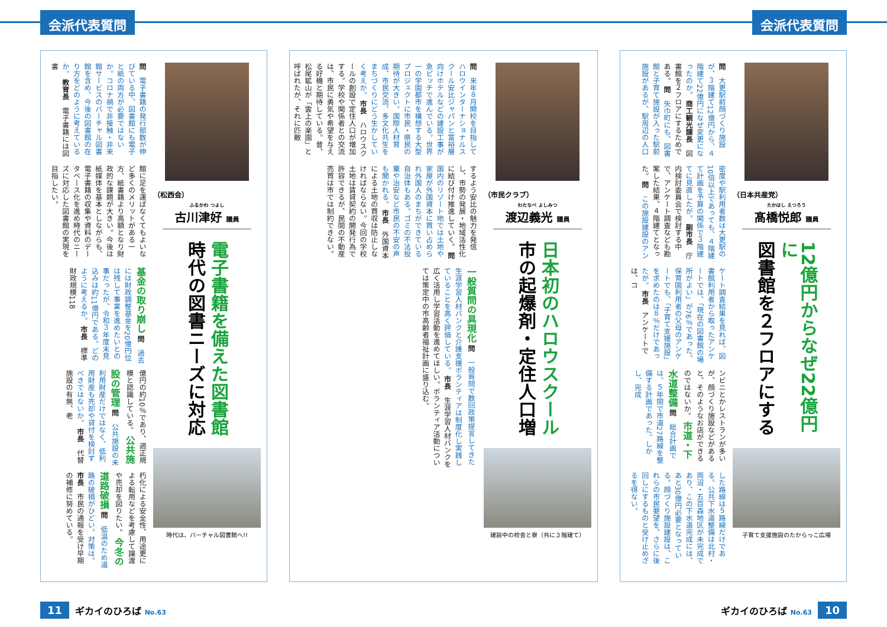会派代表質問 会派代表質問
（日本共産党）
たかはし えつろう
髙橋悦郎 議員
12億円からなぜ22億円に
図書館を２フロアにする
子育て支援施設のたからっこ広場
問　大更駅前顔づくり施設が、３階建て12億円から、４階建て22億円になぜ変更になったのか。 商工観光課長　図書館を２フロアにするためである。 問　矢巾町にも、図書館と子育て施設が入った駅前施設があるが、駅周辺の人口
密度や駅利用者数は大更駅の10倍以上であっても、４階建て計画を予算の関係で３階建てに見直したが。 副市長　庁内検討委員会で検討する中で、アンケート調査なども勘案した結果、４階建てとなった。 問　この施設建設のアン
ケート調査結果を見れば、図書館利用者から取ったアンケートでは、「現在の図書館の場所がよい」が76％であった。保育園利用者の父母のアンケートでも、「子育て支援施設」を求めたのは８％だけであったが。 市長　アンケートでは、コ
ンビニとかレストランが多いが、顔づくり施設などがあると、そのようなお店ができるのではないか。 市道・下水道整備 問　総合計画では、５年間で市道27路線を整備する計画であった。しかし、完成
した路線は５路線だけである。公共下水道整備は北村・両沼・五百森地区が未完成であり、この下水道完成には、あと30億円必要となっている。顔づくり施設建設は、これらの市民要望を、さらに後回しにするものと受け止めざるを得ない。
（市民クラブ）
わたなべ よしみつ
渡辺義光 議員
日本初のハロウスクール
市の起爆剤・定住人口増
建設中の校舎と寮（共に３階建て）
問　来年８月開校を目指してハロウインターナショナルスクール安比ジャパンと富裕層向けホテルなどの建設工事が急ピッチで進んでいる。世界一の学園都市を構想する大型プロジェクトに市民・県民の期待が大きい。国際人材育成、市民交流、多文化共生をまちづくりにどう生かしていく考えか。 市長　ハロウスクールの創設で定住人口が増加する。学校や関係者との交流は、市民に勇気や希望を与える好機と期待している。昔、松尾鉱山が「雲上の楽園」と呼ばれたが、それに匹敵
するよう安比の魅力を発信し、市勢の発展・地域活性化に結び付け推進していく。 問　国内のリゾート地では土地や家屋が外国資本に買い占められ外国人のまちができている自治体もある。ゴミの不法投棄や治安など市民の不安の声も聞かれる。 市長　外国資本による土地の買収は防止しなければならない。今回の学校土地は賃貸契約の開発行為で許容できるが、民間の不動産売買は市では制約できない。
一般質問の具現化 問　一般質問で数回政策提言してきた生涯学習人材バンクと介護支援ボランティアは制度化し実践していることを高く評価している。 市長　生涯学習人材バンクを広く活用し学習活動を進めてほしい。ボランティア活動については策定中の市高齢者福祉計画に盛り込む。
（松西会）
ふるかわ つよし
古川津好 議員
電子書籍を備えた図書館
時代の図書ニーズに対応
時代は、バーチャル図書館へ!!
問　電子書籍の発行部数が伸びている中、図書館にも電子と紙の両方が必要ではないか。コロナ禍で非接触・非来館サービスのバーチャル図書館を含め、今後の図書館の在り方をどのように考えているか。 教育長　電子書籍には図書
館に足を運ばなくてもよいなど多くのメリットがある一方、紙書籍より高額となり財政的な課題が大きい。今後は紙媒体を基本としながらも、電子書籍の収集や資料のデータベース化を進め時代のニーズに対応した図書館の実現を目指したい。
基金の取り崩し 問　過去には財政調整基金を20億円位は残して事業を進めたいとの事だったが、令和３年度末見込みは約11億円である。どのように考えるか。 市長　標準財政規模118
億円の約10％であり、適正規模と認識している。 公共施設の管理 問　公共施設の未利用財産だけではなく、低利用財産も売却や貸付を検討すべきではないか。 市長　代替施設の有無、老
朽化による安全性、用途更による転用などを考慮して譲渡や売却を図りたい。 今冬の道路破損 問　低温のため道路の破損がひどい。対策は。 市長　市民の通報を受け早期の補修に努めている。
11 ギカイのひろば No.63
ギカイのひろば No.63 10